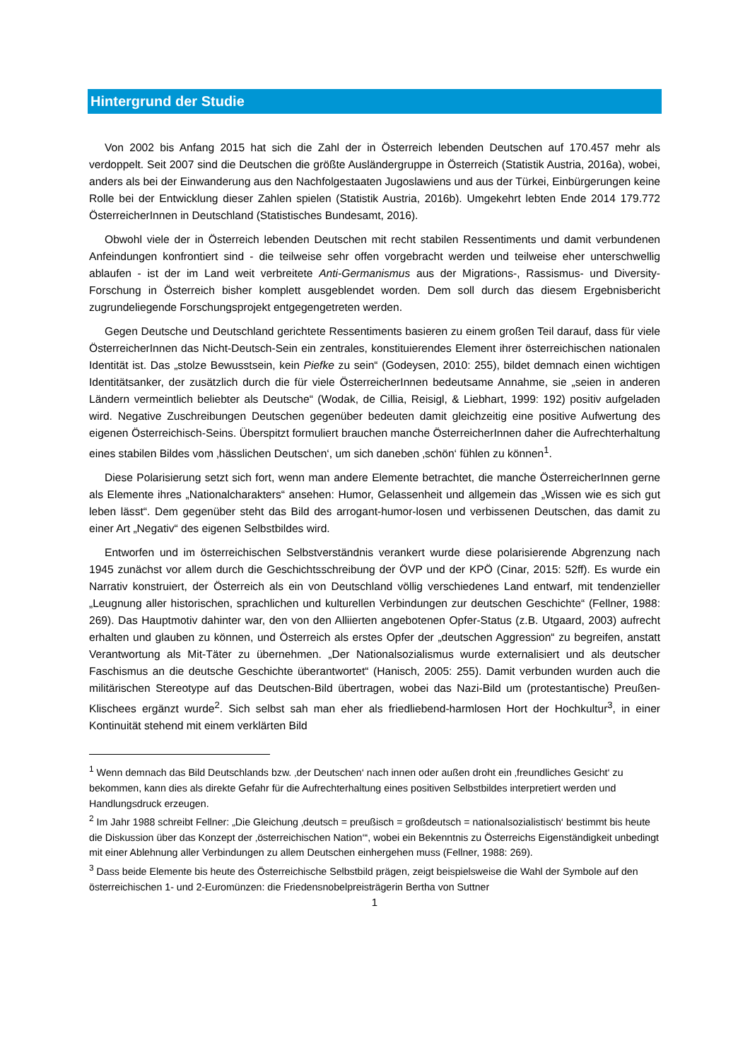Hintergrund der Studie
Von 2002 bis Anfang 2015 hat sich die Zahl der in Österreich lebenden Deutschen auf 170.457 mehr als verdoppelt. Seit 2007 sind die Deutschen die größte Ausländergruppe in Österreich (Statistik Austria, 2016a), wobei, anders als bei der Einwanderung aus den Nachfolgestaaten Jugoslawiens und aus der Türkei, Einbürgerungen keine Rolle bei der Entwicklung dieser Zahlen spielen (Statistik Austria, 2016b). Umgekehrt lebten Ende 2014 179.772 ÖsterreicherInnen in Deutschland (Statistisches Bundesamt, 2016).
Obwohl viele der in Österreich lebenden Deutschen mit recht stabilen Ressentiments und damit verbundenen Anfeindungen konfrontiert sind - die teilweise sehr offen vorgebracht werden und teilweise eher unterschwellig ablaufen - ist der im Land weit verbreitete Anti-Germanismus aus der Migrations-, Rassismus- und Diversity-Forschung in Österreich bisher komplett ausgeblendet worden. Dem soll durch das diesem Ergebnisbericht zugrundeliegende Forschungsprojekt entgegengetreten werden.
Gegen Deutsche und Deutschland gerichtete Ressentiments basieren zu einem großen Teil darauf, dass für viele ÖsterreicherInnen das Nicht-Deutsch-Sein ein zentrales, konstituierendes Element ihrer österreichischen nationalen Identität ist. Das „stolze Bewusstsein, kein Piefke zu sein“ (Godeysen, 2010: 255), bildet demnach einen wichtigen Identitätsanker, der zusätzlich durch die für viele ÖsterreicherInnen bedeutsame Annahme, sie „seien in anderen Ländern vermeintlich beliebter als Deutsche“ (Wodak, de Cillia, Reisigl, & Liebhart, 1999: 192) positiv aufgeladen wird. Negative Zuschreibungen Deutschen gegenüber bedeuten damit gleichzeitig eine positive Aufwertung des eigenen Österreichisch-Seins. Überspitzt formuliert brauchen manche ÖsterreicherInnen daher die Aufrechterhaltung eines stabilen Bildes vom ‚hässlichen Deutschen‘, um sich daneben ‚schön‘ fühlen zu können<sup>1</sup>.
Diese Polarisierung setzt sich fort, wenn man andere Elemente betrachtet, die manche ÖsterreicherInnen gerne als Elemente ihres „Nationalcharakters“ ansehen: Humor, Gelassenheit und allgemein das „Wissen wie es sich gut leben lässt“. Dem gegenüber steht das Bild des arrogant-humor-losen und verbissenen Deutschen, das damit zu einer Art „Negativ“ des eigenen Selbstbildes wird.
Entworfen und im österreichischen Selbstverständnis verankert wurde diese polarisierende Abgrenzung nach 1945 zunächst vor allem durch die Geschichtsschreibung der ÖVP und der KPÖ (Cinar, 2015: 52ff). Es wurde ein Narrativ konstruiert, der Österreich als ein von Deutschland völlig verschiedenes Land entwarf, mit tendenzieller „Leugnung aller historischen, sprachlichen und kulturellen Verbindungen zur deutschen Geschichte“ (Fellner, 1988: 269). Das Hauptmotiv dahinter war, den von den Alliierten angebotenen Opfer-Status (z.B. Utgaard, 2003) aufrecht erhalten und glauben zu können, und Österreich als erstes Opfer der „deutschen Aggression“ zu begreifen, anstatt Verantwortung als Mit-Täter zu übernehmen. „Der Nationalsozialismus wurde externalisiert und als deutscher Faschismus an die deutsche Geschichte überantwortet“ (Hanisch, 2005: 255). Damit verbunden wurden auch die militärischen Stereotype auf das Deutschen-Bild übertragen, wobei das Nazi-Bild um (protestantische) Preußen-Klischees ergänzt wurde<sup>2</sup>. Sich selbst sah man eher als friedliebend-harmlosen Hort der Hochkultur<sup>3</sup>, in einer Kontinuität stehend mit einem verklärten Bild
<sup>1</sup> Wenn demnach das Bild Deutschlands bzw. ‚der Deutschen‘ nach innen oder außen droht ein ‚freundliches Gesicht‘ zu bekommen, kann dies als direkte Gefahr für die Aufrechterhaltung eines positiven Selbstbildes interpretiert werden und Handlungsdruck erzeugen.
<sup>2</sup> Im Jahr 1988 schreibt Fellner: „Die Gleichung ‚deutsch = preußisch = großdeutsch = nationalsozialistisch‘ bestimmt bis heute die Diskussion über das Konzept der ‚österreichischen Nation‘“, wobei ein Bekenntnis zu Österreichs Eigenständigkeit unbedingt mit einer Ablehnung aller Verbindungen zu allem Deutschen einhergehen muss (Fellner, 1988: 269).
<sup>3</sup> Dass beide Elemente bis heute des Österreichische Selbstbild prägen, zeigt beispielsweise die Wahl der Symbole auf den österreichischen 1- und 2-Euromünzen: die Friedensnobelpreisträgerin Bertha von Suttner
1